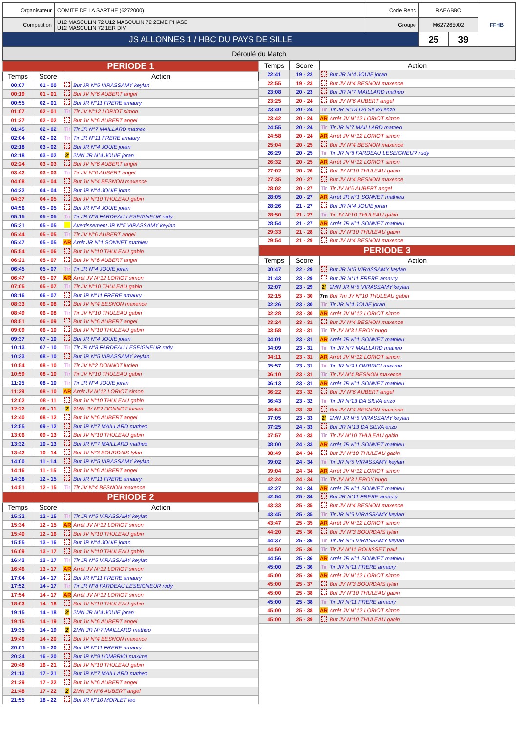| Organisateur | COMITE DE LA SARTHE (6272000) | Code Renc | RAEABBC | | FFHB |
| Compétition | U12 MASCULIN 72 U12 MASCULIN 72 2EME PHASE U12 MASCULIN 72 1ER DIV | Groupe | M627265002 | | |
| JS ALLONNES 1 / HBC DU PAYS DE SILLE | | | 25 | 39 | |
Déroulé du Match
| PERIODE 1 | | | |
| Temps | Score | Action | |
| 00:07 | 01 - 00 | | But JR N°5 VIRASSAMY keylan |
| 00:19 | 01 - 01 | | But JV N°6 AUBERT angel |
| 00:55 | 02 - 01 | | But JR N°11 FRERE amaury |
| 01:07 | 02 - 01 | Tir | Tir JV N°12 LORIOT simon |
| 01:27 | 02 - 02 | | But JV N°6 AUBERT angel |
| 01:45 | 02 - 02 | Tir | Tir JR N°7 MAILLARD matheo |
| 02:04 | 02 - 02 | Tir | Tir JR N°11 FRERE amaury |
| 02:18 | 03 - 02 | | But JR N°4 JOUIE joran |
| 02:18 | 03 - 02 | 2' | 2MN JR N°4 JOUIE joran |
| 02:24 | 03 - 03 | | But JV N°6 AUBERT angel |
| 03:42 | 03 - 03 | Tir | Tir JV N°6 AUBERT angel |
| 04:08 | 03 - 04 | | But JV N°4 BESNON maxence |
| 04:22 | 04 - 04 | | But JR N°4 JOUIE joran |
| 04:37 | 04 - 05 | | But JV N°10 THULEAU gabin |
| 04:56 | 05 - 05 | | But JR N°4 JOUIE joran |
| 05:15 | 05 - 05 | Tir | Tir JR N°8 FARDEAU LESEIGNEUR rudy |
| 05:31 | 05 - 05 | | Avertissement JR N°5 VIRASSAMY keylan |
| 05:44 | 05 - 05 | Tir | Tir JV N°6 AUBERT angel |
| 05:47 | 05 - 05 | AR | Arrêt JR N°1 SONNET mathieu |
| 05:54 | 05 - 06 | | But JV N°10 THULEAU gabin |
| 06:21 | 05 - 07 | | But JV N°6 AUBERT angel |
| 06:45 | 05 - 07 | Tir | Tir JR N°4 JOUIE joran |
| 06:47 | 05 - 07 | AR | Arrêt JV N°12 LORIOT simon |
| 07:05 | 05 - 07 | Tir | Tir JV N°10 THULEAU gabin |
| 08:16 | 06 - 07 | | But JR N°11 FRERE amaury |
| 08:33 | 06 - 08 | | But JV N°4 BESNON maxence |
| 08:49 | 06 - 08 | Tir | Tir JV N°10 THULEAU gabin |
| 08:51 | 06 - 09 | | But JV N°6 AUBERT angel |
| 09:09 | 06 - 10 | | But JV N°10 THULEAU gabin |
| 09:37 | 07 - 10 | | But JR N°4 JOUIE joran |
| 10:13 | 07 - 10 | Tir | Tir JR N°8 FARDEAU LESEIGNEUR rudy |
| 10:33 | 08 - 10 | | But JR N°5 VIRASSAMY keylan |
| 10:54 | 08 - 10 | Tir | Tir JV N°2 DONNOT lucien |
| 10:59 | 08 - 10 | Tir | Tir JV N°10 THULEAU gabin |
| 11:25 | 08 - 10 | Tir | Tir JR N°4 JOUIE joran |
| 11:29 | 08 - 10 | AR | Arrêt JV N°12 LORIOT simon |
| 12:02 | 08 - 11 | | But JV N°10 THULEAU gabin |
| 12:22 | 08 - 11 | 2' | 2MN JV N°2 DONNOT lucien |
| 12:40 | 08 - 12 | | But JV N°6 AUBERT angel |
| 12:55 | 09 - 12 | | But JR N°7 MAILLARD matheo |
| 13:06 | 09 - 13 | | But JV N°10 THULEAU gabin |
| 13:32 | 10 - 13 | | But JR N°7 MAILLARD matheo |
| 13:42 | 10 - 14 | | But JV N°3 BOURDAIS tylan |
| 14:00 | 11 - 14 | | But JR N°5 VIRASSAMY keylan |
| 14:16 | 11 - 15 | | But JV N°6 AUBERT angel |
| 14:38 | 12 - 15 | | But JR N°11 FRERE amaury |
| 14:51 | 12 - 15 | Tir | Tir JV N°4 BESNON maxence |
| PERIODE 2 | | | |
| Temps | Score | Action | |
| 15:32 | 12 - 15 | Tir | Tir JR N°5 VIRASSAMY keylan |
| 15:34 | 12 - 15 | AR | Arrêt JV N°12 LORIOT simon |
| 15:40 | 12 - 16 | | But JV N°10 THULEAU gabin |
| 15:55 | 13 - 16 | | But JR N°4 JOUIE joran |
| 16:09 | 13 - 17 | | But JV N°10 THULEAU gabin |
| 16:43 | 13 - 17 | Tir | Tir JR N°5 VIRASSAMY keylan |
| 16:46 | 13 - 17 | AR | Arrêt JV N°12 LORIOT simon |
| 17:04 | 14 - 17 | | But JR N°11 FRERE amaury |
| 17:52 | 14 - 17 | Tir | Tir JR N°8 FARDEAU LESEIGNEUR rudy |
| 17:54 | 14 - 17 | AR | Arrêt JV N°12 LORIOT simon |
| 18:03 | 14 - 18 | | But JV N°10 THULEAU gabin |
| 19:15 | 14 - 18 | 2' | 2MN JR N°4 JOUIE joran |
| 19:15 | 14 - 19 | | But JV N°6 AUBERT angel |
| 19:35 | 14 - 19 | 2' | 2MN JR N°7 MAILLARD matheo |
| 19:46 | 14 - 20 | | But JV N°4 BESNON maxence |
| 20:01 | 15 - 20 | | But JR N°11 FRERE amaury |
| 20:34 | 16 - 20 | | But JR N°9 LOMBRICI maxime |
| 20:48 | 16 - 21 | | But JV N°10 THULEAU gabin |
| 21:13 | 17 - 21 | | But JR N°7 MAILLARD matheo |
| 21:29 | 17 - 22 | | But JV N°6 AUBERT angel |
| 21:48 | 17 - 22 | 2' | 2MN JV N°6 AUBERT angel |
| 21:55 | 18 - 22 | | But JR N°10 MORLET leo |
| Temps | Score | Action | |
| --- | --- | --- | --- |
| 22:41 | 19 - 22 | | But JR N°4 JOUIE joran |
| 22:55 | 19 - 23 | | But JV N°4 BESNON maxence |
| 23:08 | 20 - 23 | | But JR N°7 MAILLARD matheo |
| 23:25 | 20 - 24 | | But JV N°6 AUBERT angel |
| 23:40 | 20 - 24 | Tir | Tir JR N°13 DA SILVA enzo |
| 23:42 | 20 - 24 | AR | Arrêt JV N°12 LORIOT simon |
| 24:55 | 20 - 24 | Tir | Tir JR N°7 MAILLARD matheo |
| 24:58 | 20 - 24 | AR | Arrêt JV N°12 LORIOT simon |
| 25:04 | 20 - 25 | | But JV N°4 BESNON maxence |
| 26:29 | 20 - 25 | Tir | Tir JR N°8 FARDEAU LESEIGNEUR rudy |
| 26:32 | 20 - 25 | AR | Arrêt JV N°12 LORIOT simon |
| 27:02 | 20 - 26 | | But JV N°10 THULEAU gabin |
| 27:35 | 20 - 27 | | But JV N°4 BESNON maxence |
| 28:02 | 20 - 27 | Tir | Tir JV N°6 AUBERT angel |
| 28:05 | 20 - 27 | AR | Arrêt JR N°1 SONNET mathieu |
| 28:26 | 21 - 27 | | But JR N°4 JOUIE joran |
| 28:50 | 21 - 27 | Tir | Tir JV N°10 THULEAU gabin |
| 28:54 | 21 - 27 | AR | Arrêt JR N°1 SONNET mathieu |
| 29:33 | 21 - 28 | | But JV N°10 THULEAU gabin |
| 29:54 | 21 - 29 | | But JV N°4 BESNON maxence |
| PERIODE 3 | | | |
| Temps | Score | Action | |
| 30:47 | 22 - 29 | | But JR N°5 VIRASSAMY keylan |
| 31:43 | 23 - 29 | | But JR N°11 FRERE amaury |
| 32:07 | 23 - 29 | 2' | 2MN JR N°5 VIRASSAMY keylan |
| 32:15 | 23 - 30 | 7m | But 7m JV N°10 THULEAU gabin |
| 32:26 | 23 - 30 | Tir | Tir JR N°4 JOUIE joran |
| 32:28 | 23 - 30 | AR | Arrêt JV N°12 LORIOT simon |
| 33:24 | 23 - 31 | | But JV N°4 BESNON maxence |
| 33:58 | 23 - 31 | Tir | Tir JV N°8 LEROY hugo |
| 34:01 | 23 - 31 | AR | Arrêt JR N°1 SONNET mathieu |
| 34:09 | 23 - 31 | Tir | Tir JR N°7 MAILLARD matheo |
| 34:11 | 23 - 31 | AR | Arrêt JV N°12 LORIOT simon |
| 35:57 | 23 - 31 | Tir | Tir JR N°9 LOMBRICI maxime |
| 36:10 | 23 - 31 | Tir | Tir JV N°4 BESNON maxence |
| 36:13 | 23 - 31 | AR | Arrêt JR N°1 SONNET mathieu |
| 36:22 | 23 - 32 | | But JV N°6 AUBERT angel |
| 36:43 | 23 - 32 | Tir | Tir JR N°13 DA SILVA enzo |
| 36:54 | 23 - 33 | | But JV N°4 BESNON maxence |
| 37:05 | 23 - 33 | 2' | 2MN JR N°5 VIRASSAMY keylan |
| 37:25 | 24 - 33 | | But JR N°13 DA SILVA enzo |
| 37:57 | 24 - 33 | Tir | Tir JV N°10 THULEAU gabin |
| 38:00 | 24 - 33 | AR | Arrêt JR N°1 SONNET mathieu |
| 38:49 | 24 - 34 | | But JV N°10 THULEAU gabin |
| 39:02 | 24 - 34 | Tir | Tir JR N°5 VIRASSAMY keylan |
| 39:04 | 24 - 34 | AR | Arrêt JV N°12 LORIOT simon |
| 42:24 | 24 - 34 | Tir | Tir JV N°8 LEROY hugo |
| 42:27 | 24 - 34 | AR | Arrêt JR N°1 SONNET mathieu |
| 42:54 | 25 - 34 | | But JR N°11 FRERE amaury |
| 43:33 | 25 - 35 | | But JV N°4 BESNON maxence |
| 43:45 | 25 - 35 | Tir | Tir JR N°5 VIRASSAMY keylan |
| 43:47 | 25 - 35 | AR | Arrêt JV N°12 LORIOT simon |
| 44:20 | 25 - 36 | | But JV N°3 BOURDAIS tylan |
| 44:37 | 25 - 36 | Tir | Tir JR N°5 VIRASSAMY keylan |
| 44:50 | 25 - 36 | Tir | Tir JV N°11 BOUISSET paul |
| 44:56 | 25 - 36 | AR | Arrêt JR N°1 SONNET mathieu |
| 45:00 | 25 - 36 | Tir | Tir JR N°11 FRERE amaury |
| 45:00 | 25 - 36 | AR | Arrêt JV N°12 LORIOT simon |
| 45:00 | 25 - 37 | | But JV N°3 BOURDAIS tylan |
| 45:00 | 25 - 38 | | But JV N°10 THULEAU gabin |
| 45:00 | 25 - 38 | Tir | Tir JR N°11 FRERE amaury |
| 45:00 | 25 - 38 | AR | Arrêt JV N°12 LORIOT simon |
| 45:00 | 25 - 39 | | But JV N°10 THULEAU gabin |